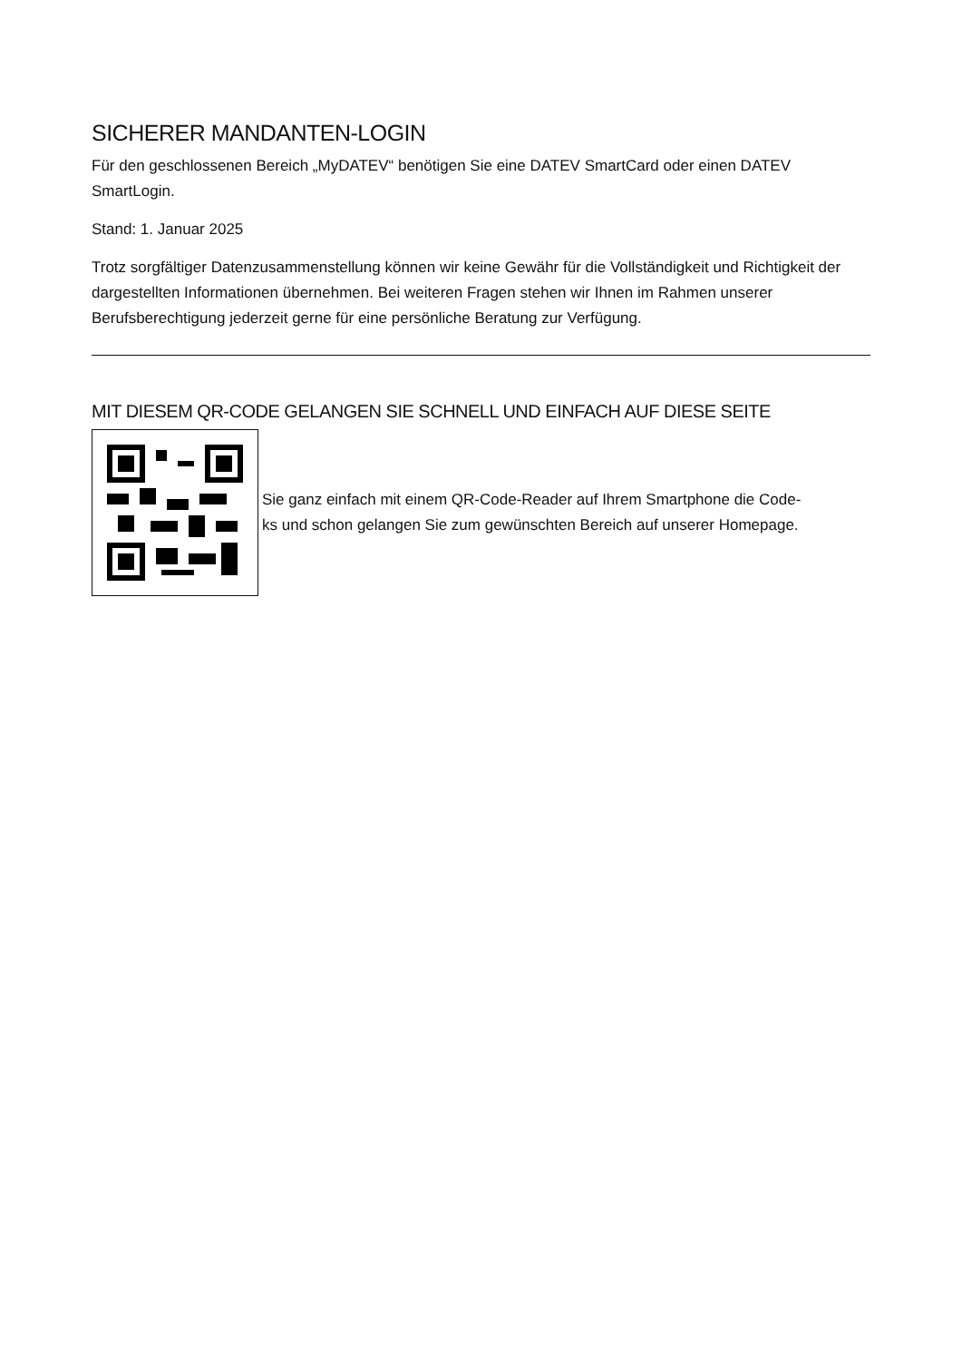SICHERER MANDANTEN-LOGIN
Für den geschlossenen Bereich „MyDATEV“ benötigen Sie eine DATEV SmartCard oder einen DATEV SmartLogin.
Stand: 1. Januar 2025
Trotz sorgfältiger Datenzusammenstellung können wir keine Gewähr für die Vollständigkeit und Richtigkeit der dargestellten Informationen übernehmen. Bei weiteren Fragen stehen wir Ihnen im Rahmen unserer Berufsberechtigung jederzeit gerne für eine persönliche Beratung zur Verfügung.
MIT DIESEM QR-CODE GELANGEN SIE SCHNELL UND EINFACH AUF DIESE SEITE
Sie ganz einfach mit einem QR-Code-Reader auf Ihrem Smartphone die Code-
ks und schon gelangen Sie zum gewünschten Bereich auf unserer Homepage.